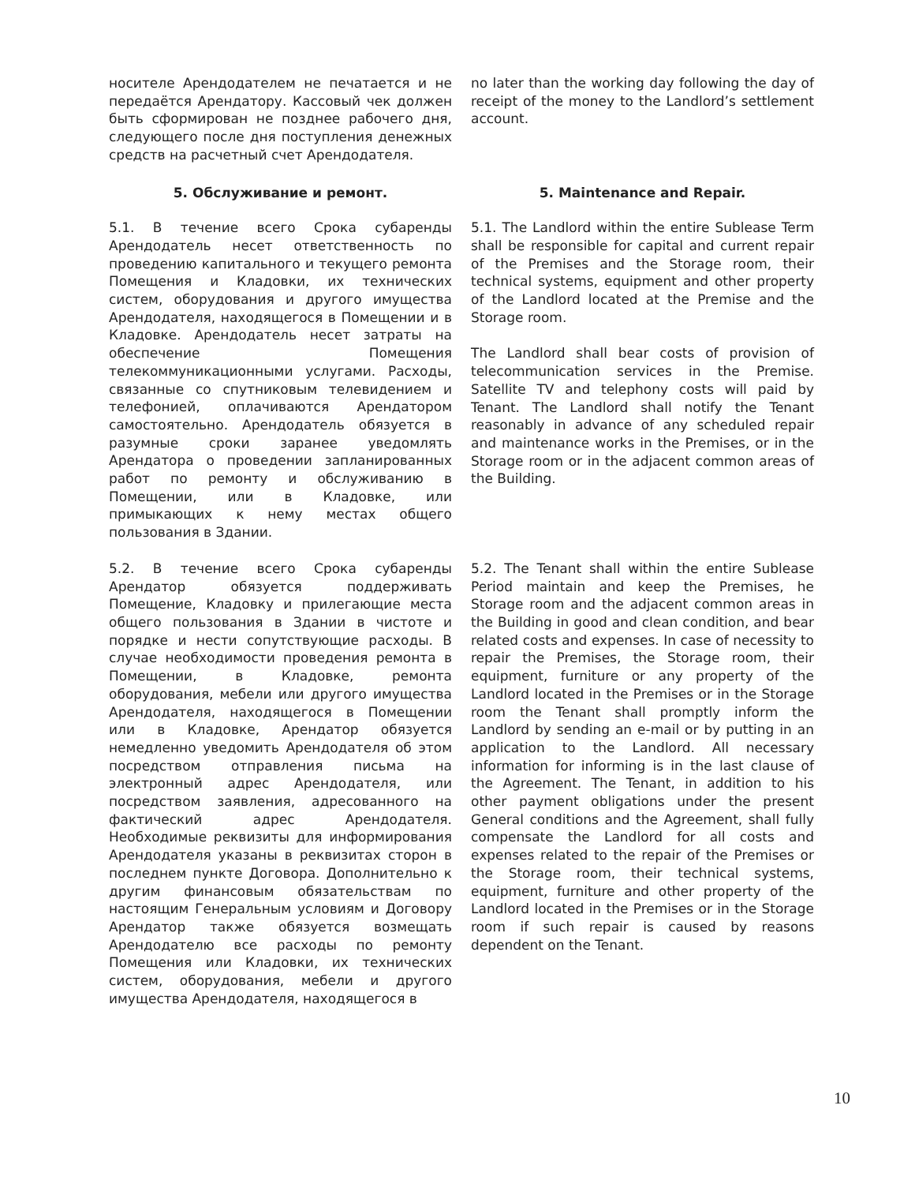носителе Арендодателем не печатается и не передаётся Арендатору. Кассовый чек должен быть сформирован не позднее рабочего дня, следующего после дня поступления денежных средств на расчетный счет Арендодателя.
no later than the working day following the day of receipt of the money to the Landlord’s settlement account.
5. Обслуживание и ремонт. 5. Maintenance and Repair.
5.1. В течение всего Срока субаренды Арендодатель несет ответственность по проведению капитального и текущего ремонта Помещения и Кладовки, их технических систем, оборудования и другого имущества Арендодателя, находящегося в Помещении и в Кладовке. Арендодатель несет затраты на обеспечение Помещения телекоммуникационными услугами. Расходы, связанные со спутниковым телевидением и телефонией, оплачиваются Арендатором самостоятельно. Арендодатель обязуется в разумные сроки заранее уведомлять Арендатора о проведении запланированных работ по ремонту и обслуживанию в Помещении, или в Кладовке, или примыкающих к нему местах общего пользования в Здании.
5.1. The Landlord within the entire Sublease Term shall be responsible for capital and current repair of the Premises and the Storage room, their technical systems, equipment and other property of the Landlord located at the Premise and the Storage room.
The Landlord shall bear costs of provision of telecommunication services in the Premise. Satellite TV and telephony costs will paid by Tenant. The Landlord shall notify the Tenant reasonably in advance of any scheduled repair and maintenance works in the Premises, or in the Storage room or in the adjacent common areas of the Building.
5.2. В течение всего Срока субаренды Арендатор обязуется поддерживать Помещение, Кладовку и прилегающие места общего пользования в Здании в чистоте и порядке и нести сопутствующие расходы. В случае необходимости проведения ремонта в Помещении, в Кладовке, ремонта оборудования, мебели или другого имущества Арендодателя, находящегося в Помещении или в Кладовке, Арендатор обязуется немедленно уведомить Арендодателя об этом посредством отправления письма на электронный адрес Арендодателя, или посредством заявления, адресованного на фактический адрес Арендодателя. Необходимые реквизиты для информирования Арендодателя указаны в реквизитах сторон в последнем пункте Договора. Дополнительно к другим финансовым обязательствам по настоящим Генеральным условиям и Договору Арендатор также обязуется возмещать Арендодателю все расходы по ремонту Помещения или Кладовки, их технических систем, оборудования, мебели и другого имущества Арендодателя, находящегося в
5.2. The Tenant shall within the entire Sublease Period maintain and keep the Premises, he Storage room and the adjacent common areas in the Building in good and clean condition, and bear related costs and expenses. In case of necessity to repair the Premises, the Storage room, their equipment, furniture or any property of the Landlord located in the Premises or in the Storage room the Tenant shall promptly inform the Landlord by sending an e-mail or by putting in an application to the Landlord. All necessary information for informing is in the last clause of the Agreement. The Tenant, in addition to his other payment obligations under the present General conditions and the Agreement, shall fully compensate the Landlord for all costs and expenses related to the repair of the Premises or the Storage room, their technical systems, equipment, furniture and other property of the Landlord located in the Premises or in the Storage room if such repair is caused by reasons dependent on the Tenant.
10